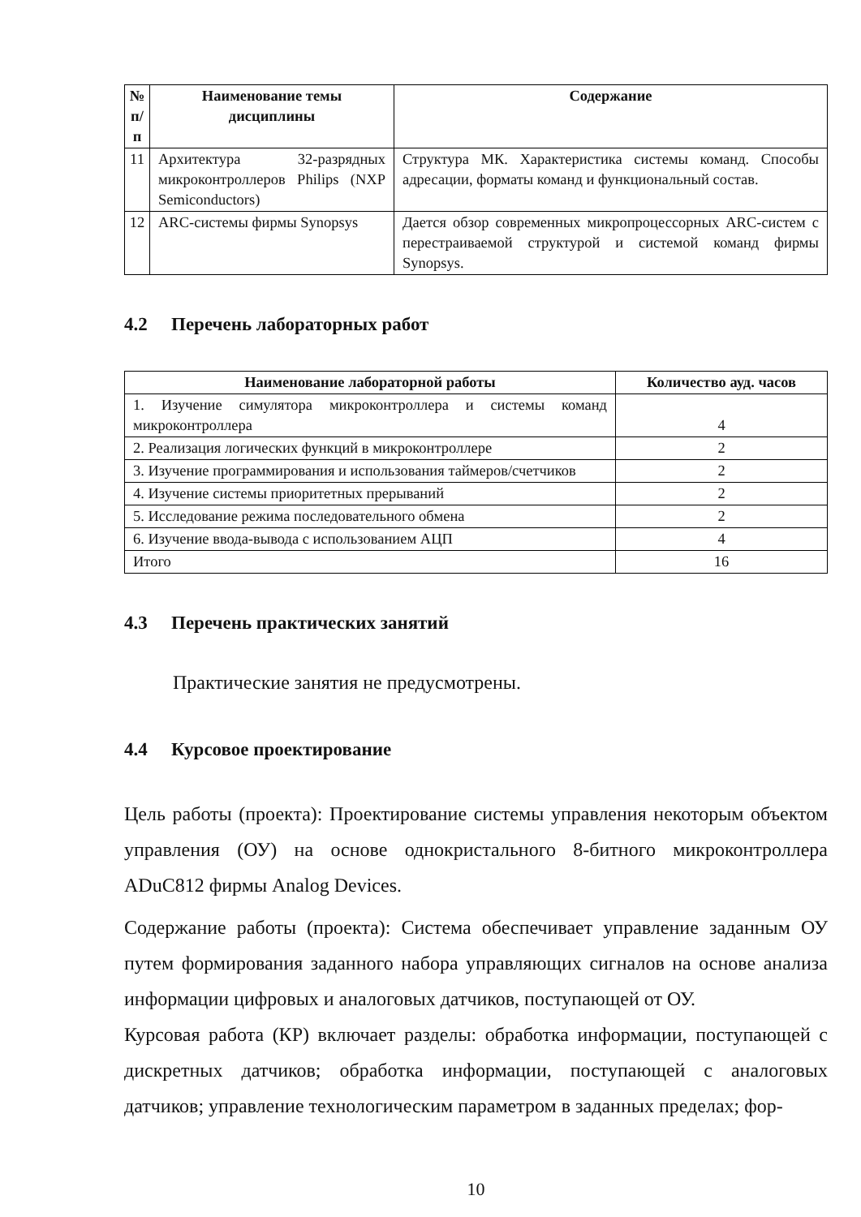| № п/п | Наименование темы дисциплины | Содержание |
| --- | --- | --- |
| 11 | Архитектура 32-разрядных микроконтроллеров Philips (NXP Semiconductors) | Структура МК. Характеристика системы команд. Способы адресации, форматы команд и функциональный состав. |
| 12 | ARC-системы фирмы Synopsys | Дается обзор современных микропроцессорных ARC-систем с перестраиваемой структурой и системой команд фирмы Synopsys. |
4.2 Перечень лабораторных работ
| Наименование лабораторной работы | Количество ауд. часов |
| --- | --- |
| 1. Изучение симулятора микроконтроллера и системы команд микроконтроллера | 4 |
| 2. Реализация логических функций в микроконтроллере | 2 |
| 3. Изучение программирования и использования таймеров/счетчиков | 2 |
| 4. Изучение системы приоритетных прерываний | 2 |
| 5. Исследование режима последовательного обмена | 2 |
| 6. Изучение ввода-вывода с использованием АЦП | 4 |
| Итого | 16 |
4.3 Перечень практических занятий
Практические занятия не предусмотрены.
4.4 Курсовое проектирование
Цель работы (проекта): Проектирование системы управления некоторым объектом управления (ОУ) на основе однокристального 8-битного микроконтроллера ADuC812 фирмы Analog Devices.
Содержание работы (проекта): Система обеспечивает управление заданным ОУ путем формирования заданного набора управляющих сигналов на основе анализа информации цифровых и аналоговых датчиков, поступающей от ОУ.
Курсовая работа (КР) включает разделы: обработка информации, поступающей с дискретных датчиков; обработка информации, поступающей с аналоговых датчиков; управление технологическим параметром в заданных пределах; фор-
10